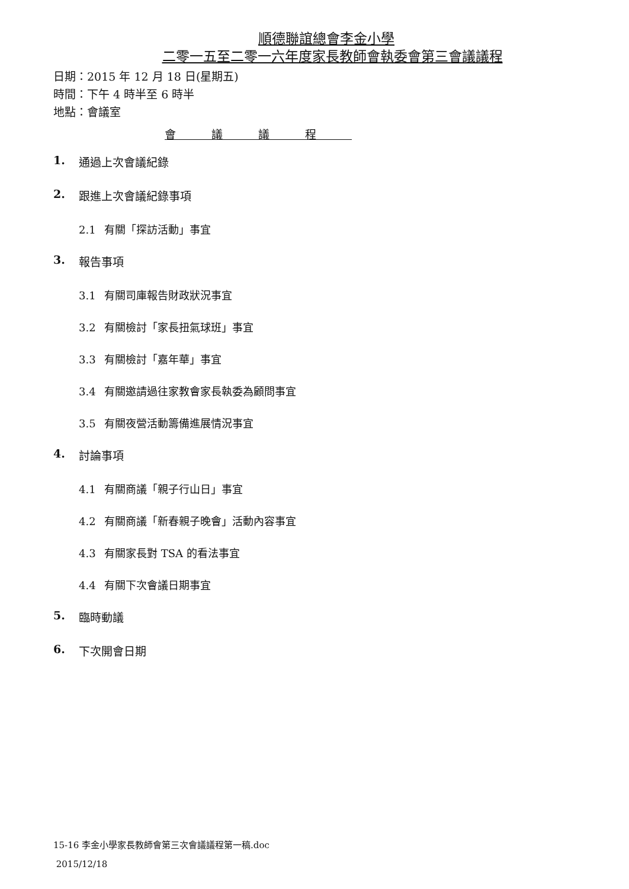順德聯誼總會李金小學
二零一五至二零一六年度家長教師會執委會第三會議議程
日期：2015 年 12 月 18 日(星期五)
時間：下午 4 時半至 6 時半
地點：會議室
會議議程
1. 通過上次會議紀錄
2. 跟進上次會議紀錄事項
2.1 有關「探訪活動」事宜
3. 報告事項
3.1 有關司庫報告財政狀況事宜
3.2 有關檢討「家長扭氣球班」事宜
3.3 有關檢討「嘉年華」事宜
3.4 有關邀請過往家教會家長執委為顧問事宜
3.5 有關夜營活動籌備進展情況事宜
4. 討論事項
4.1 有關商議「親子行山日」事宜
4.2 有關商議「新春親子晚會」活動內容事宜
4.3 有關家長對 TSA 的看法事宜
4.4 有關下次會議日期事宜
5. 臨時動議
6. 下次開會日期
15-16 李金小學家長教師會第三次會議議程第一稿.doc
2015/12/18